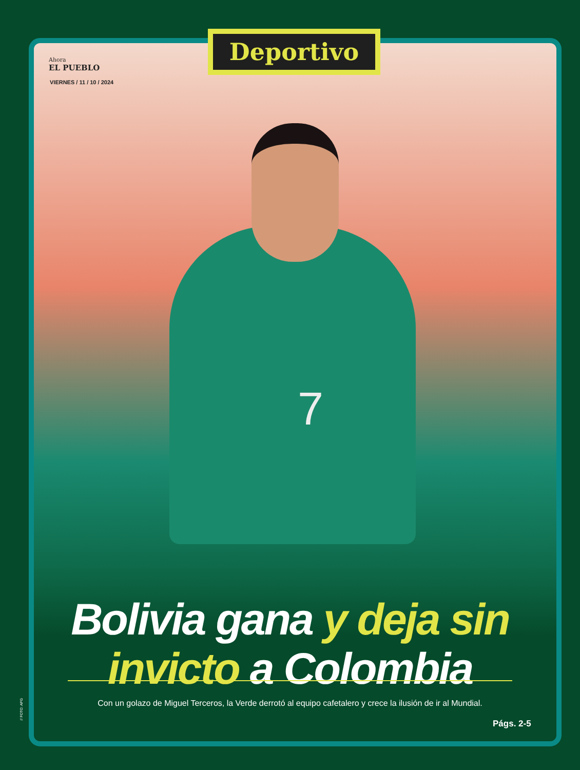Ahora
EL PUEBLO
Deportivo
VIERNES / 11 / 10 / 2024
7
Bolivia gana y deja sin invicto a Colombia
Con un golazo de Miguel Terceros, la Verde derrotó al equipo cafetalero y crece la ilusión de ir al Mundial.
Págs. 2-5
// FOTO: APG